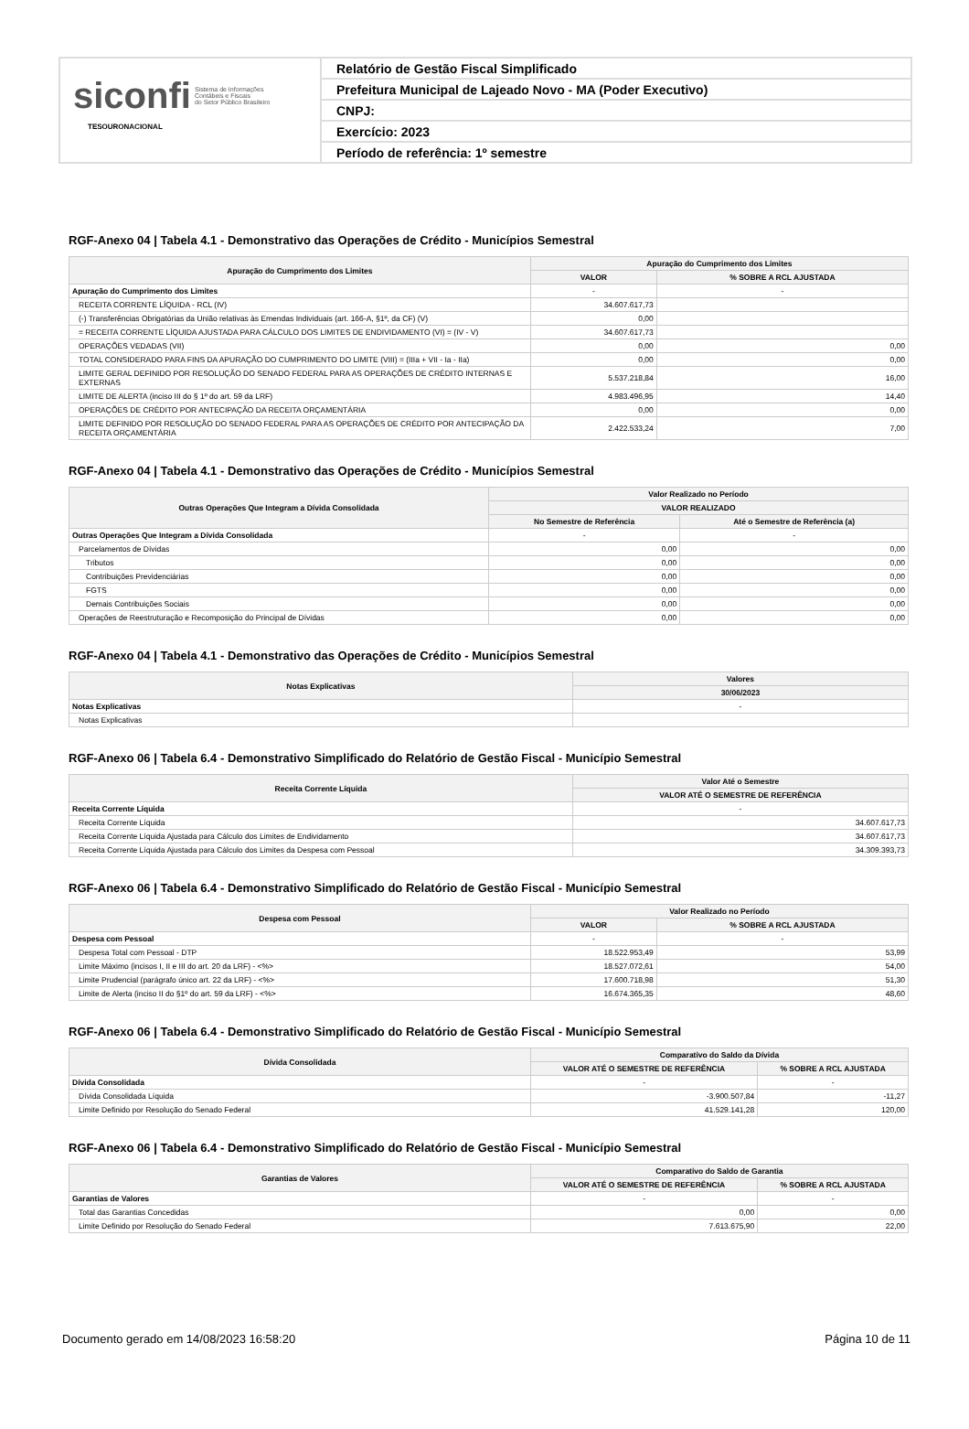siconfi Sistema de Informações
Contábeis e Fiscais
do Setor Público Brasileiro
TESOURONACIONAL
Relatório de Gestão Fiscal Simplificado
Prefeitura Municipal de Lajeado Novo - MA (Poder Executivo)
CNPJ:
Exercício: 2023
Período de referência: 1º semestre
RGF-Anexo 04 | Tabela 4.1 - Demonstrativo das Operações de Crédito - Municípios Semestral
| Apuração do Cumprimento dos Limites | Apuração do Cumprimento dos Limites | |
| --- | --- | --- |
| | VALOR | % SOBRE A RCL AJUSTADA |
| Apuração do Cumprimento dos Limites | - | - |
| RECEITA CORRENTE LÍQUIDA - RCL (IV) | 34.607.617,73 | |
| (-) Transferências Obrigatórias da União relativas às Emendas Individuais (art. 166-A, §1º, da CF) (V) | 0,00 | |
| = RECEITA CORRENTE LÍQUIDA AJUSTADA PARA CÁLCULO DOS LIMITES DE ENDIVIDAMENTO (VI) = (IV - V) | 34.607.617,73 | |
| OPERAÇÕES VEDADAS (VII) | 0,00 | 0,00 |
| TOTAL CONSIDERADO PARA FINS DA APURAÇÃO DO CUMPRIMENTO DO LIMITE (VIII) = (IIIa + VII - Ia - IIa) | 0,00 | 0,00 |
| LIMITE GERAL DEFINIDO POR RESOLUÇÃO DO SENADO FEDERAL PARA AS OPERAÇÕES DE CRÉDITO INTERNAS E EXTERNAS | 5.537.218,84 | 16,00 |
| LIMITE DE ALERTA (inciso III do § 1º do art. 59 da LRF) | 4.983.496,95 | 14,40 |
| OPERAÇÕES DE CRÉDITO POR ANTECIPAÇÃO DA RECEITA ORÇAMENTÁRIA | 0,00 | 0,00 |
| LIMITE DEFINIDO POR RESOLUÇÃO DO SENADO FEDERAL PARA AS OPERAÇÕES DE CRÉDITO POR ANTECIPAÇÃO DA RECEITA ORÇAMENTÁRIA | 2.422.533,24 | 7,00 |
RGF-Anexo 04 | Tabela 4.1 - Demonstrativo das Operações de Crédito - Municípios Semestral
| Outras Operações Que Integram a Dívida Consolidada | Valor Realizado no Período | |
| --- | --- | --- |
| | VALOR REALIZADO | |
| | No Semestre de Referência | Até o Semestre de Referência (a) |
| Outras Operações Que Integram a Dívida Consolidada | - | - |
| Parcelamentos de Dívidas | 0,00 | 0,00 |
| Tributos | 0,00 | 0,00 |
| Contribuições Previdenciárias | 0,00 | 0,00 |
| FGTS | 0,00 | 0,00 |
| Demais Contribuições Sociais | 0,00 | 0,00 |
| Operações de Reestruturação e Recomposição do Principal de Dívidas | 0,00 | 0,00 |
RGF-Anexo 04 | Tabela 4.1 - Demonstrativo das Operações de Crédito - Municípios Semestral
| Notas Explicativas | Valores |
| --- | --- |
| | 30/06/2023 |
| Notas Explicativas | - |
| Notas Explicativas | |
RGF-Anexo 06 | Tabela 6.4 - Demonstrativo Simplificado do Relatório de Gestão Fiscal - Município Semestral
| Receita Corrente Líquida | Valor Até o Semestre |
| --- | --- |
| | VALOR ATÉ O SEMESTRE DE REFERÊNCIA |
| Receita Corrente Líquida | - |
| Receita Corrente Líquida | 34.607.617,73 |
| Receita Corrente Líquida Ajustada para Cálculo dos Limites de Endividamento | 34.607.617,73 |
| Receita Corrente Líquida Ajustada para Cálculo dos Limites da Despesa com Pessoal | 34.309.393,73 |
RGF-Anexo 06 | Tabela 6.4 - Demonstrativo Simplificado do Relatório de Gestão Fiscal - Município Semestral
| Despesa com Pessoal | Valor Realizado no Período | |
| --- | --- | --- |
| | VALOR | % SOBRE A RCL AJUSTADA |
| Despesa com Pessoal | - | - |
| Despesa Total com Pessoal - DTP | 18.522.953,49 | 53,99 |
| Limite Máximo (incisos I, II e III do art. 20 da LRF) - <%> | 18.527.072,61 | 54,00 |
| Limite Prudencial (parágrafo único art. 22 da LRF) - <%> | 17.600.718,98 | 51,30 |
| Limite de Alerta (inciso II do §1º do art. 59 da LRF) - <%> | 16.674.365,35 | 48,60 |
RGF-Anexo 06 | Tabela 6.4 - Demonstrativo Simplificado do Relatório de Gestão Fiscal - Município Semestral
| Dívida Consolidada | Comparativo do Saldo da Dívida | |
| --- | --- | --- |
| | VALOR ATÉ O SEMESTRE DE REFERÊNCIA | % SOBRE A RCL AJUSTADA |
| Dívida Consolidada | - | - |
| Dívida Consolidada Líquida | -3.900.507,84 | -11,27 |
| Limite Definido por Resolução do Senado Federal | 41.529.141,28 | 120,00 |
RGF-Anexo 06 | Tabela 6.4 - Demonstrativo Simplificado do Relatório de Gestão Fiscal - Município Semestral
| Garantias de Valores | Comparativo do Saldo de Garantia | |
| --- | --- | --- |
| | VALOR ATÉ O SEMESTRE DE REFERÊNCIA | % SOBRE A RCL AJUSTADA |
| Garantias de Valores | - | - |
| Total das Garantias Concedidas | 0,00 | 0,00 |
| Limite Definido por Resolução do Senado Federal | 7.613.675,90 | 22,00 |
Documento gerado em 14/08/2023 16:58:20 Página 10 de 11